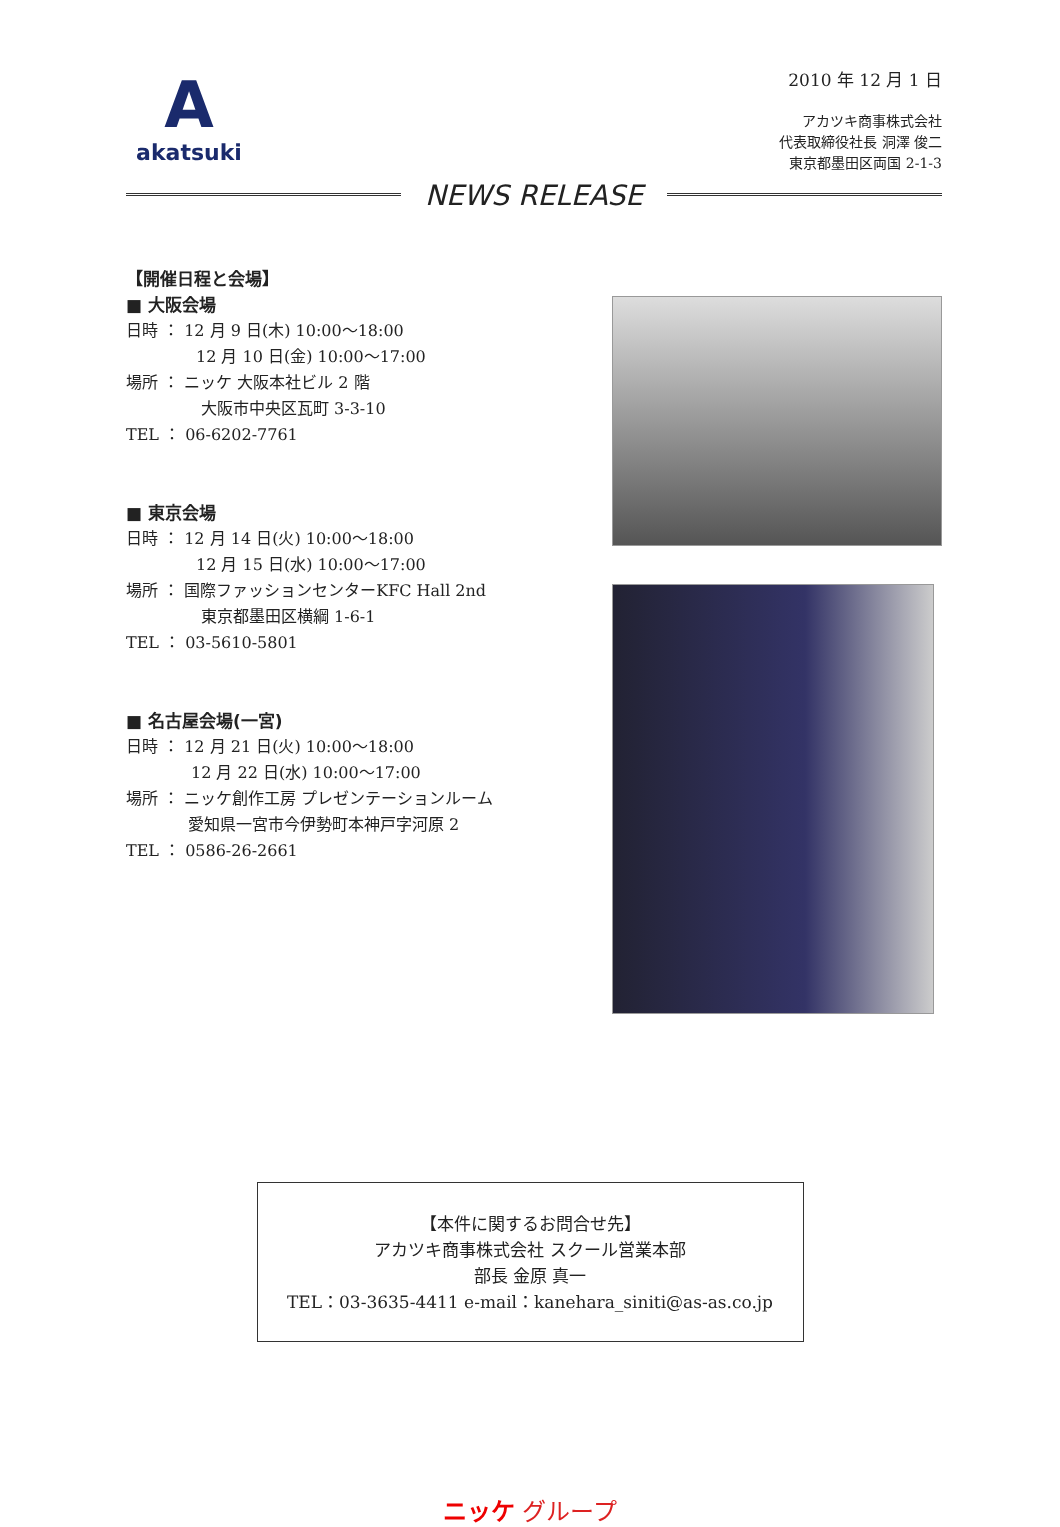A
akatsuki
2010 年 12 月 1 日
アカツキ商事株式会社
代表取締役社長 洞澤 俊二
東京都墨田区両国 2-1-3
NEWS RELEASE
【開催日程と会場】
■ 大阪会場
日時 ： 12 月 9 日(木) 10:00～18:00
12 月 10 日(金) 10:00～17:00
場所 ： ニッケ 大阪本社ビル 2 階
大阪市中央区瓦町 3-3-10
TEL ： 06-6202-7761
■ 東京会場
日時 ： 12 月 14 日(火) 10:00～18:00
12 月 15 日(水) 10:00～17:00
場所 ： 国際ファッションセンターKFC Hall 2nd
東京都墨田区横綱 1-6-1
TEL ： 03-5610-5801
■ 名古屋会場(一宮)
日時 ： 12 月 21 日(火) 10:00～18:00
12 月 22 日(水) 10:00～17:00
場所 ： ニッケ創作工房 プレゼンテーションルーム
愛知県一宮市今伊勢町本神戸字河原 2
TEL ： 0586-26-2661
【本件に関するお問合せ先】
アカツキ商事株式会社 スクール営業本部
部長 金原 真一
TEL：03-3635-4411 e-mail：kanehara_siniti@as-as.co.jp
ニッケ グループ